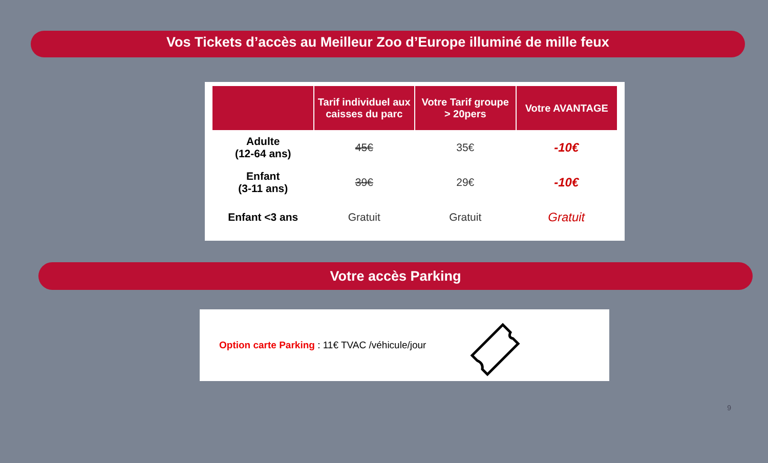Vos Tickets d’accès au Meilleur Zoo d’Europe illuminé de mille feux
| | Tarif individuel aux caisses du parc | Votre Tarif groupe > 20pers | Votre AVANTAGE |
| --- | --- | --- | --- |
| Adulte (12-64 ans) | 45€ | 35€ | -10€ |
| Enfant (3-11 ans) | 39€ | 29€ | -10€ |
| Enfant <3 ans | Gratuit | Gratuit | Gratuit |
Votre accès Parking
Option carte Parking : 11€ TVAC /véhicule/jour
9